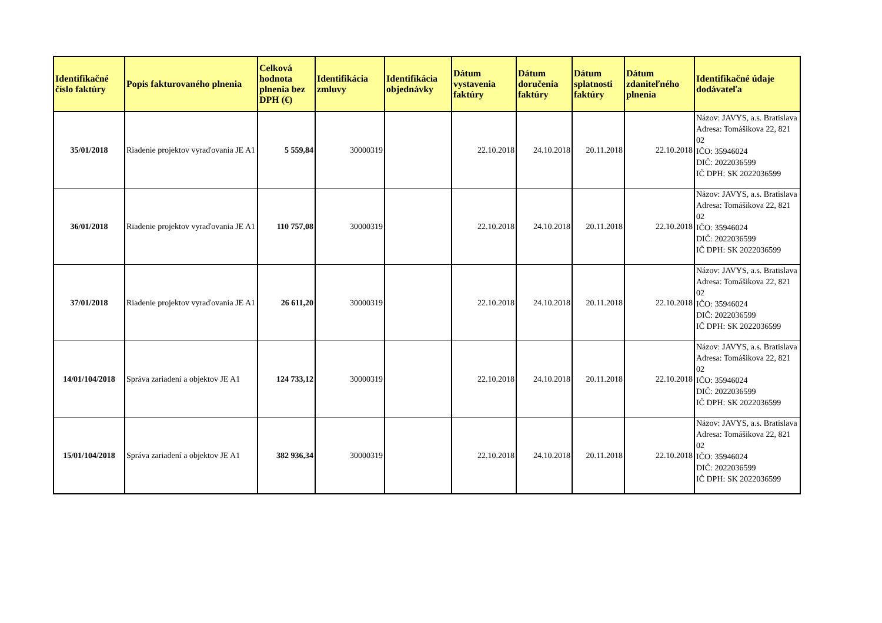| Identifikačné číslo faktúry | Popis fakturovaného plnenia | Celková hodnota plnenia bez DPH (€) | Identifikácia zmluvy | Identifikácia objednávky | Dátum vystavenia faktúry | Dátum doručenia faktúry | Dátum splatnosti faktúry | Dátum zdaniteľného plnenia | Identifikačné údaje dodávateľa |
| --- | --- | --- | --- | --- | --- | --- | --- | --- | --- |
| 35/01/2018 | Riadenie projektov vyraďovania JE A1 | 5 559,84 | 30000319 | | 22.10.2018 | 24.10.2018 | 20.11.2018 | 22.10.2018 | Názov: JAVYS, a.s. Bratislava Adresa: Tomášikova 22, 821 02 IČO: 35946024 DIČ: 2022036599 IČ DPH: SK 2022036599 |
| 36/01/2018 | Riadenie projektov vyraďovania JE A1 | 110 757,08 | 30000319 | | 22.10.2018 | 24.10.2018 | 20.11.2018 | 22.10.2018 | Názov: JAVYS, a.s. Bratislava Adresa: Tomášikova 22, 821 02 IČO: 35946024 DIČ: 2022036599 IČ DPH: SK 2022036599 |
| 37/01/2018 | Riadenie projektov vyraďovania JE A1 | 26 611,20 | 30000319 | | 22.10.2018 | 24.10.2018 | 20.11.2018 | 22.10.2018 | Názov: JAVYS, a.s. Bratislava Adresa: Tomášikova 22, 821 02 IČO: 35946024 DIČ: 2022036599 IČ DPH: SK 2022036599 |
| 14/01/104/2018 | Správa zariadení a objektov JE A1 | 124 733,12 | 30000319 | | 22.10.2018 | 24.10.2018 | 20.11.2018 | 22.10.2018 | Názov: JAVYS, a.s. Bratislava Adresa: Tomášikova 22, 821 02 IČO: 35946024 DIČ: 2022036599 IČ DPH: SK 2022036599 |
| 15/01/104/2018 | Správa zariadení a objektov JE A1 | 382 936,34 | 30000319 | | 22.10.2018 | 24.10.2018 | 20.11.2018 | 22.10.2018 | Názov: JAVYS, a.s. Bratislava Adresa: Tomášikova 22, 821 02 IČO: 35946024 DIČ: 2022036599 IČ DPH: SK 2022036599 |